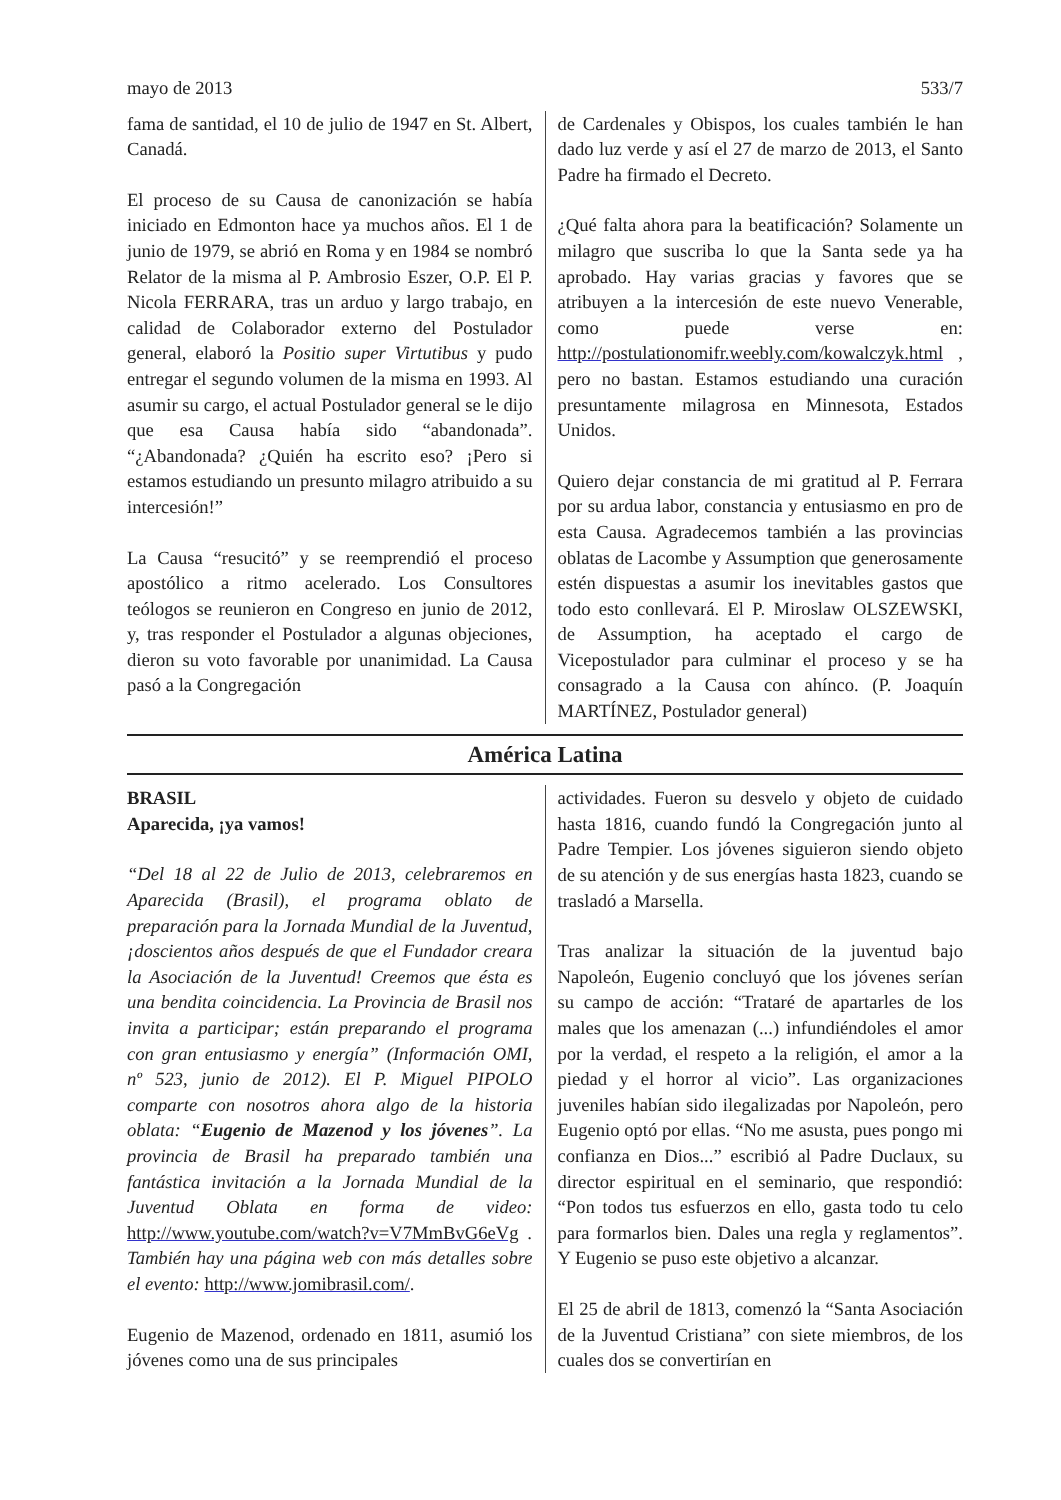mayo de 2013 533/7
fama de santidad, el 10 de julio de 1947 en St. Albert, Canadá.
El proceso de su Causa de canonización se había iniciado en Edmonton hace ya muchos años. El 1 de junio de 1979, se abrió en Roma y en 1984 se nombró Relator de la misma al P. Ambrosio Eszer, O.P. El P. Nicola FERRARA, tras un arduo y largo trabajo, en calidad de Colaborador externo del Postulador general, elaboró la Positio super Virtutibus y pudo entregar el segundo volumen de la misma en 1993. Al asumir su cargo, el actual Postulador general se le dijo que esa Causa había sido “abandonada”. “¿Abandonada? ¿Quién ha escrito eso? ¡Pero si estamos estudiando un presunto milagro atribuido a su intercesión!”
La Causa “resucitó” y se reemprendió el proceso apostólico a ritmo acelerado. Los Consultores teólogos se reunieron en Congreso en junio de 2012, y, tras responder el Postulador a algunas objeciones, dieron su voto favorable por unanimidad. La Causa pasó a la Congregación
de Cardenales y Obispos, los cuales también le han dado luz verde y así el 27 de marzo de 2013, el Santo Padre ha firmado el Decreto.
¿Qué falta ahora para la beatificación? Solamente un milagro que suscriba lo que la Santa sede ya ha aprobado. Hay varias gracias y favores que se atribuyen a la intercesión de este nuevo Venerable, como puede verse en: http://postulationomifr.weebly.com/kowalczyk.html , pero no bastan. Estamos estudiando una curación presuntamente milagrosa en Minnesota, Estados Unidos.
Quiero dejar constancia de mi gratitud al P. Ferrara por su ardua labor, constancia y entusiasmo en pro de esta Causa. Agradecemos también a las provincias oblatas de Lacombe y Assumption que generosamente estén dispuestas a asumir los inevitables gastos que todo esto conllevará. El P. Miroslaw OLSZEWSKI, de Assumption, ha aceptado el cargo de Vicepostulador para culminar el proceso y se ha consagrado a la Causa con ahínco. (P. Joaquín MARTÍNEZ, Postulador general)
América Latina
BRASIL
Aparecida, ¡ya vamos!
“Del 18 al 22 de Julio de 2013, celebraremos en Aparecida (Brasil), el programa oblato de preparación para la Jornada Mundial de la Juventud, ¡doscientos años después de que el Fundador creara la Asociación de la Juventud! Creemos que ésta es una bendita coincidencia. La Provincia de Brasil nos invita a participar; están preparando el programa con gran entusiasmo y energía” (Información OMI, nº 523, junio de 2012). El P. Miguel PIPOLO comparte con nosotros ahora algo de la historia oblata: “Eugenio de Mazenod y los jóvenes”. La provincia de Brasil ha preparado también una fantástica invitación a la Jornada Mundial de la Juventud Oblata en forma de video: http://www.youtube.com/watch?v=V7MmBvG6eVg . También hay una página web con más detalles sobre el evento: http://www.jomibrasil.com/.
Eugenio de Mazenod, ordenado en 1811, asumió los jóvenes como una de sus principales
actividades. Fueron su desvelo y objeto de cuidado hasta 1816, cuando fundó la Congregación junto al Padre Tempier. Los jóvenes siguieron siendo objeto de su atención y de sus energías hasta 1823, cuando se trasladó a Marsella.
Tras analizar la situación de la juventud bajo Napoleón, Eugenio concluyó que los jóvenes serían su campo de acción: “Trataré de apartarles de los males que los amenazan (...) infundiéndoles el amor por la verdad, el respeto a la religión, el amor a la piedad y el horror al vicio”. Las organizaciones juveniles habían sido ilegalizadas por Napoleón, pero Eugenio optó por ellas. “No me asusta, pues pongo mi confianza en Dios...” escribió al Padre Duclaux, su director espiritual en el seminario, que respondió: “Pon todos tus esfuerzos en ello, gasta todo tu celo para formarlos bien. Dales una regla y reglamentos”. Y Eugenio se puso este objetivo a alcanzar.
El 25 de abril de 1813, comenzó la “Santa Asociación de la Juventud Cristiana” con siete miembros, de los cuales dos se convertirían en